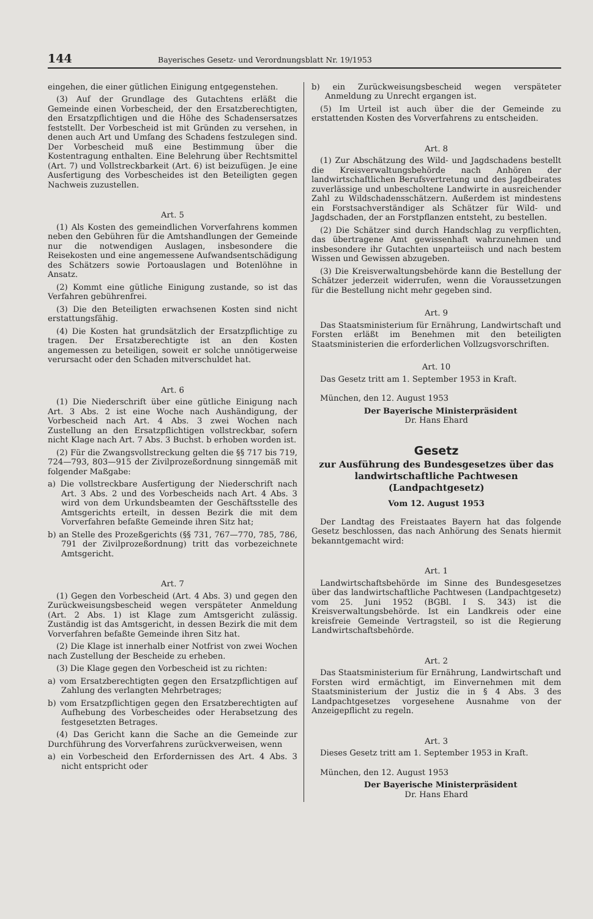144 Bayerisches Gesetz- und Verordnungsblatt Nr. 19/1953
eingehen, die einer gütlichen Einigung entgegenstehen.
(3) Auf der Grundlage des Gutachtens erläßt die Gemeinde einen Vorbescheid, der den Ersatzberechtigten, den Ersatzpflichtigen und die Höhe des Schadensersatzes feststellt. Der Vorbescheid ist mit Gründen zu versehen, in denen auch Art und Umfang des Schadens festzulegen sind. Der Vorbescheid muß eine Bestimmung über die Kostentragung enthalten. Eine Belehrung über Rechtsmittel (Art. 7) und Vollstreckbarkeit (Art. 6) ist beizufügen. Je eine Ausfertigung des Vorbescheides ist den Beteiligten gegen Nachweis zuzustellen.
Art. 5
(1) Als Kosten des gemeindlichen Vorverfahrens kommen neben den Gebühren für die Amtshandlungen der Gemeinde nur die notwendigen Auslagen, insbesondere die Reisekosten und eine angemessene Aufwandsentschädigung des Schätzers sowie Portoauslagen und Botenlöhne in Ansatz.
(2) Kommt eine gütliche Einigung zustande, so ist das Verfahren gebührenfrei.
(3) Die den Beteiligten erwachsenen Kosten sind nicht erstattungsfähig.
(4) Die Kosten hat grundsätzlich der Ersatzpflichtige zu tragen. Der Ersatzberechtigte ist an den Kosten angemessen zu beteiligen, soweit er solche unnötigerweise verursacht oder den Schaden mitverschuldet hat.
Art. 6
(1) Die Niederschrift über eine gütliche Einigung nach Art. 3 Abs. 2 ist eine Woche nach Aushändigung, der Vorbescheid nach Art. 4 Abs. 3 zwei Wochen nach Zustellung an den Ersatzpflichtigen vollstreckbar, sofern nicht Klage nach Art. 7 Abs. 3 Buchst. b erhoben worden ist.
(2) Für die Zwangsvollstreckung gelten die §§ 717 bis 719, 724—793, 803—915 der Zivilprozeßordnung sinngemäß mit folgender Maßgabe:
a) Die vollstreckbare Ausfertigung der Niederschrift nach Art. 3 Abs. 2 und des Vorbescheids nach Art. 4 Abs. 3 wird von dem Urkundsbeamten der Geschäftsstelle des Amtsgerichts erteilt, in dessen Bezirk die mit dem Vorverfahren befaßte Gemeinde ihren Sitz hat;
b) an Stelle des Prozeßgerichts (§§ 731, 767—770, 785, 786, 791 der Zivilprozeßordnung) tritt das vorbezeichnete Amtsgericht.
Art. 7
(1) Gegen den Vorbescheid (Art. 4 Abs. 3) und gegen den Zurückweisungsbescheid wegen verspäteter Anmeldung (Art. 2 Abs. 1) ist Klage zum Amtsgericht zulässig. Zuständig ist das Amtsgericht, in dessen Bezirk die mit dem Vorverfahren befaßte Gemeinde ihren Sitz hat.
(2) Die Klage ist innerhalb einer Notfrist von zwei Wochen nach Zustellung der Bescheide zu erheben.
(3) Die Klage gegen den Vorbescheid ist zu richten:
a) vom Ersatzberechtigten gegen den Ersatzpflichtigen auf Zahlung des verlangten Mehrbetrages;
b) vom Ersatzpflichtigen gegen den Ersatzberechtigten auf Aufhebung des Vorbescheides oder Herabsetzung des festgesetzten Betrages.
(4) Das Gericht kann die Sache an die Gemeinde zur Durchführung des Vorverfahrens zurückverweisen, wenn
a) ein Vorbescheid den Erfordernissen des Art. 4 Abs. 3 nicht entspricht oder
b) ein Zurückweisungsbescheid wegen verspäteter Anmeldung zu Unrecht ergangen ist.
(5) Im Urteil ist auch über die der Gemeinde zu erstattenden Kosten des Vorverfahrens zu entscheiden.
Art. 8
(1) Zur Abschätzung des Wild- und Jagdschadens bestellt die Kreisverwaltungsbehörde nach Anhören der landwirtschaftlichen Berufsvertretung und des Jagdbeirates zuverlässige und unbescholtene Landwirte in ausreichender Zahl zu Wildschadensschätzern. Außerdem ist mindestens ein Forstsachverständiger als Schätzer für Wild- und Jagdschaden, der an Forstpflanzen entsteht, zu bestellen.
(2) Die Schätzer sind durch Handschlag zu verpflichten, das übertragene Amt gewissenhaft wahrzunehmen und insbesondere ihr Gutachten unparteiisch und nach bestem Wissen und Gewissen abzugeben.
(3) Die Kreisverwaltungsbehörde kann die Bestellung der Schätzer jederzeit widerrufen, wenn die Voraussetzungen für die Bestellung nicht mehr gegeben sind.
Art. 9
Das Staatsministerium für Ernährung, Landwirtschaft und Forsten erläßt im Benehmen mit den beteiligten Staatsministerien die erforderlichen Vollzugsvorschriften.
Art. 10
Das Gesetz tritt am 1. September 1953 in Kraft.
München, den 12. August 1953
Der Bayerische Ministerpräsident
Dr. Hans Ehard
Gesetz
zur Ausführung des Bundesgesetzes über das landwirtschaftliche Pachtwesen (Landpachtgesetz)
Vom 12. August 1953
Der Landtag des Freistaates Bayern hat das folgende Gesetz beschlossen, das nach Anhörung des Senats hiermit bekanntgemacht wird:
Art. 1
Landwirtschaftsbehörde im Sinne des Bundesgesetzes über das landwirtschaftliche Pachtwesen (Landpachtgesetz) vom 25. Juni 1952 (BGBl. I S. 343) ist die Kreisverwaltungsbehörde. Ist ein Landkreis oder eine kreisfreie Gemeinde Vertragsteil, so ist die Regierung Landwirtschaftsbehörde.
Art. 2
Das Staatsministerium für Ernährung, Landwirtschaft und Forsten wird ermächtigt, im Einvernehmen mit dem Staatsministerium der Justiz die in § 4 Abs. 3 des Landpachtgesetzes vorgesehene Ausnahme von der Anzeigepflicht zu regeln.
Art. 3
Dieses Gesetz tritt am 1. September 1953 in Kraft.
München, den 12. August 1953
Der Bayerische Ministerpräsident
Dr. Hans Ehard